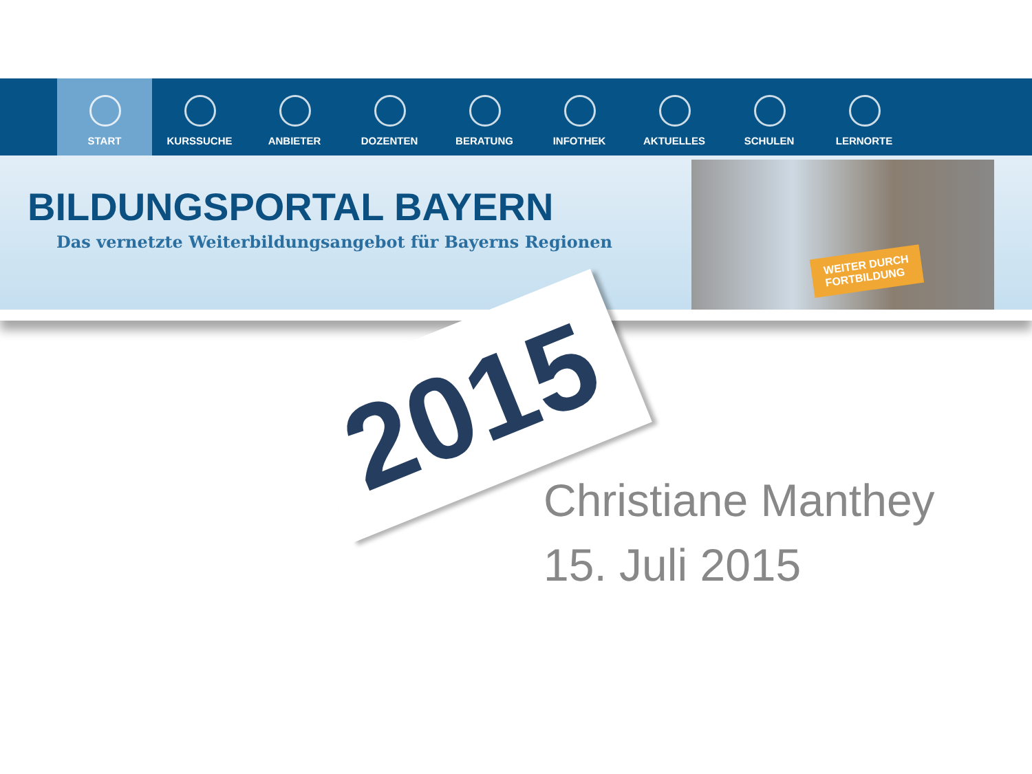START KURSSUCHE ANBIETER DOZENTEN BERATUNG INFOTHEK AKTUELLES SCHULEN LERNORTE
BILDUNGSPORTAL BAYERN
Das vernetzte Weiterbildungsangebot für Bayerns Regionen
WEITER DURCH
FORTBILDUNG
2015
Christiane Manthey
15. Juli 2015